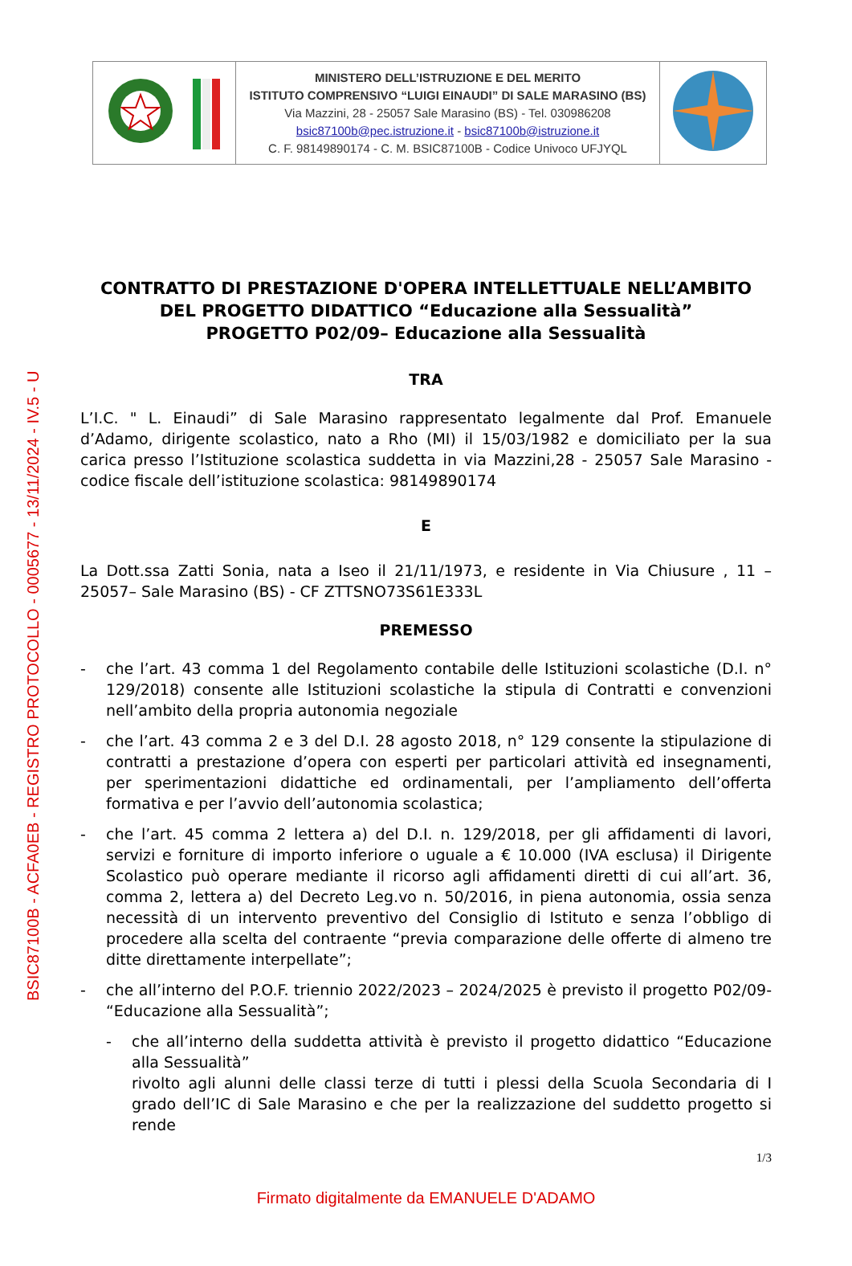BSIC87100B - ACFA0EB - REGISTRO PROTOCOLLO - 0005677 - 13/11/2024 - IV.5 - U
| | MINISTERO DELL’ISTRUZIONE E DEL MERITO ISTITUTO COMPRENSIVO “LUIGI EINAUDI” DI SALE MARASINO (BS) Via Mazzini, 28 - 25057 Sale Marasino (BS) - Tel. 030986208 bsic87100b@pec.istruzione.it - bsic87100b@istruzione.it C. F. 98149890174 - C. M. BSIC87100B - Codice Univoco UFJYQL | |
CONTRATTO DI PRESTAZIONE D'OPERA INTELLETTUALE NELL’AMBITO DEL PROGETTO DIDATTICO “Educazione alla Sessualità”
PROGETTO P02/09– Educazione alla Sessualità
TRA
L’I.C. " L. Einaudi” di Sale Marasino rappresentato legalmente dal Prof. Emanuele d’Adamo, dirigente scolastico, nato a Rho (MI) il 15/03/1982 e domiciliato per la sua carica presso l’Istituzione scolastica suddetta in via Mazzini,28 - 25057 Sale Marasino - codice fiscale dell’istituzione scolastica: 98149890174
E
La Dott.ssa Zatti Sonia, nata a Iseo il 21/11/1973, e residente in Via Chiusure , 11 – 25057– Sale Marasino (BS) - CF ZTTSNO73S61E333L
PREMESSO
- che l’art. 43 comma 1 del Regolamento contabile delle Istituzioni scolastiche (D.I. n° 129/2018) consente alle Istituzioni scolastiche la stipula di Contratti e convenzioni nell’ambito della propria autonomia negoziale
- che l’art. 43 comma 2 e 3 del D.I. 28 agosto 2018, n° 129 consente la stipulazione di contratti a prestazione d’opera con esperti per particolari attività ed insegnamenti, per sperimentazioni didattiche ed ordinamentali, per l’ampliamento dell’offerta formativa e per l’avvio dell’autonomia scolastica;
- che l’art. 45 comma 2 lettera a) del D.I. n. 129/2018, per gli affidamenti di lavori, servizi e forniture di importo inferiore o uguale a € 10.000 (IVA esclusa) il Dirigente Scolastico può operare mediante il ricorso agli affidamenti diretti di cui all’art. 36, comma 2, lettera a) del Decreto Leg.vo n. 50/2016, in piena autonomia, ossia senza necessità di un intervento preventivo del Consiglio di Istituto e senza l’obbligo di procedere alla scelta del contraente “previa comparazione delle offerte di almeno tre ditte direttamente interpellate”;
- che all’interno del P.O.F. triennio 2022/2023 – 2024/2025 è previsto il progetto P02/09- “Educazione alla Sessualità”;
- che all’interno della suddetta attività è previsto il progetto didattico “Educazione alla Sessualità”
rivolto agli alunni delle classi terze di tutti i plessi della Scuola Secondaria di I grado dell’IC di Sale Marasino e che per la realizzazione del suddetto progetto si rende
1/3
Firmato digitalmente da EMANUELE D'ADAMO